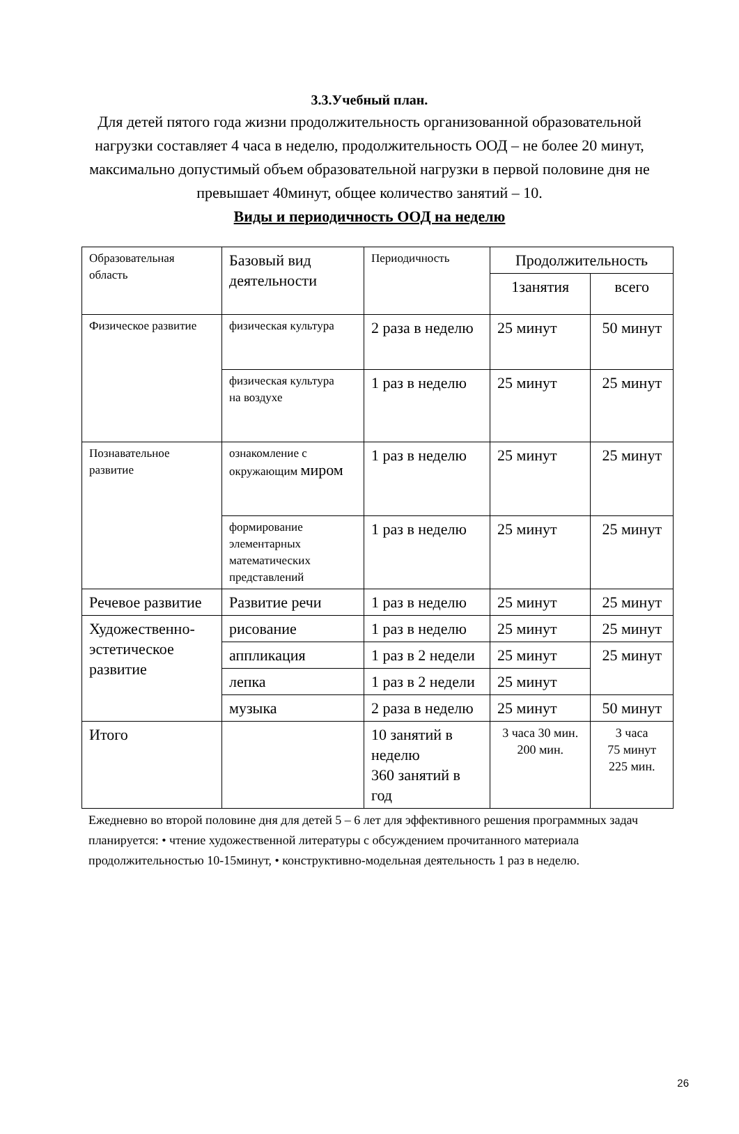3.3.Учебный план.
Для детей пятого года жизни продолжительность организованной образовательной нагрузки составляет 4 часа в неделю, продолжительность ООД – не более 20 минут, максимально допустимый объем образовательной нагрузки в первой половине дня не превышает 40минут, общее количество занятий – 10.
Виды и периодичность ООД на неделю
| Образовательная область | Базовый вид деятельности | Периодичность | Продолжительность | |
| | | | 1занятия | всего |
| Физическое развитие | физическая культура | 2 раза в неделю | 25 минут | 50 минут |
| | физическая культура на воздухе | 1 раз в неделю | 25 минут | 25 минут |
| Познавательное развитие | ознакомление с окружающим миром | 1 раз в неделю | 25 минут | 25 минут |
| | формирование элементарных математических представлений | 1 раз в неделю | 25 минут | 25 минут |
| Речевое развитие | Развитие речи | 1 раз в неделю | 25 минут | 25 минут |
| Художественно-эстетическое развитие | рисование | 1 раз в неделю | 25 минут | 25 минут |
| | аппликация | 1 раз в 2 недели | 25 минут | 25 минут |
| | лепка | 1 раз в 2 недели | 25 минут | |
| | музыка | 2 раза в неделю | 25 минут | 50 минут |
| Итого | | 10 занятий в неделю 360 занятий в год | 3 часа 30 мин. 200 мин. | 3 часа 75 минут 225 мин. |
Ежедневно во второй половине дня для детей 5 – 6 лет для эффективного решения программных задач планируется: • чтение художественной литературы с обсуждением прочитанного материала продолжительностью 10-15минут, • конструктивно-модельная деятельность 1 раз в неделю.
26